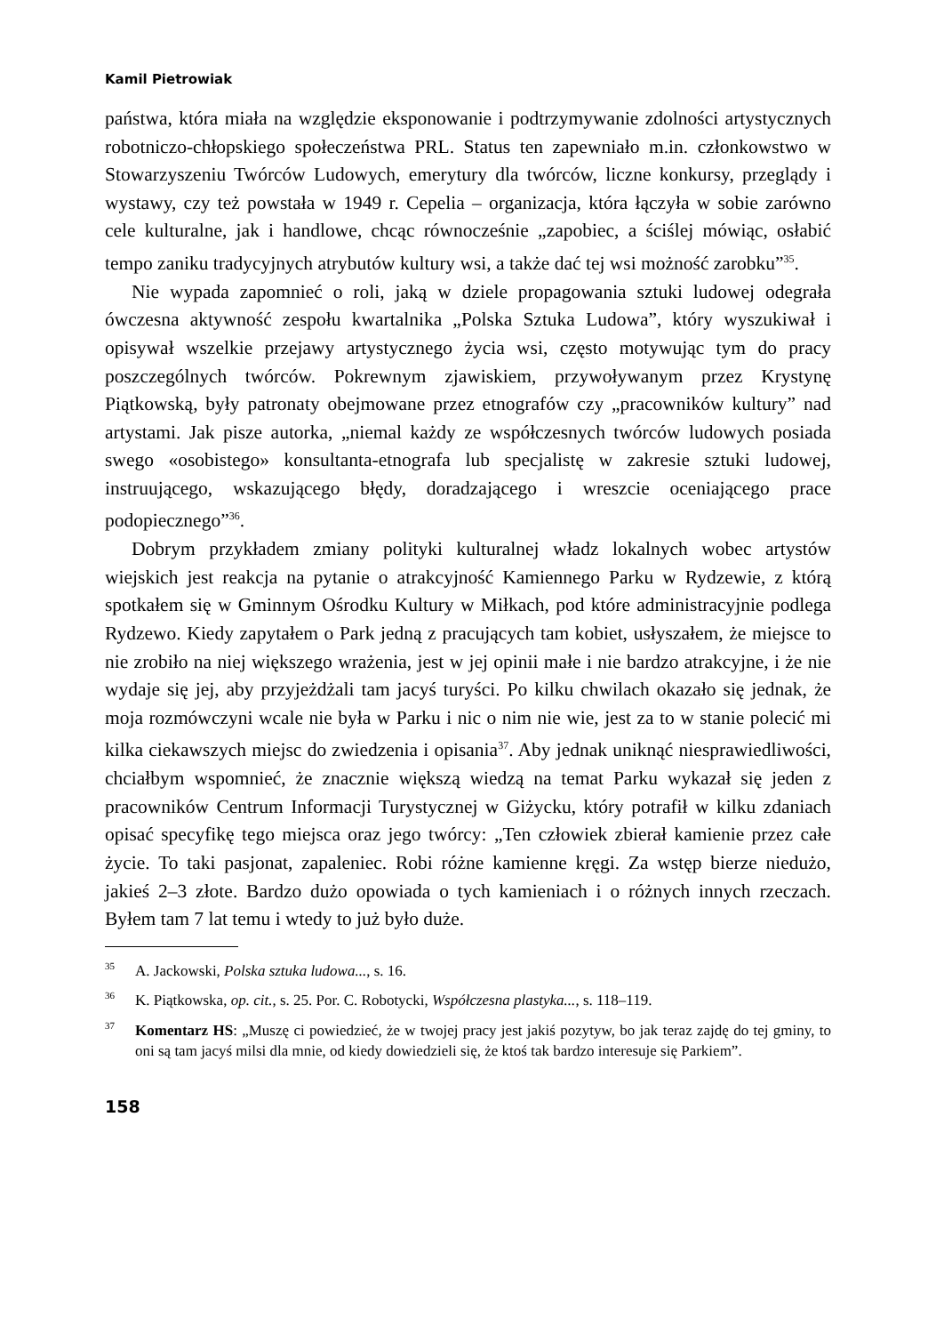Kamil Pietrowiak
państwa, która miała na względzie eksponowanie i podtrzymywanie zdolności artystycznych robotniczo-chłopskiego społeczeństwa PRL. Status ten zapewniało m.in. członkowstwo w Stowarzyszeniu Twórców Ludowych, emerytury dla twórców, liczne konkursy, przeglądy i wystawy, czy też powstała w 1949 r. Cepelia – organizacja, która łączyła w sobie zarówno cele kulturalne, jak i handlowe, chcąc równocześnie „zapobiec, a ściślej mówiąc, osłabić tempo zaniku tradycyjnych atrybutów kultury wsi, a także dać tej wsi możność zarobku”<sup>35</sup>.
Nie wypada zapomnieć o roli, jaką w dziele propagowania sztuki ludowej odegrała ówczesna aktywność zespołu kwartalnika „Polska Sztuka Ludowa”, który wyszukiwał i opisywał wszelkie przejawy artystycznego życia wsi, często motywując tym do pracy poszczególnych twórców. Pokrewnym zjawiskiem, przywoływanym przez Krystynę Piątkowską, były patronaty obejmowane przez etnografów czy „pracowników kultury” nad artystami. Jak pisze autorka, „niemal każdy ze współczesnych twórców ludowych posiada swego «osobistego» konsultanta-etnografa lub specjalistę w zakresie sztuki ludowej, instruującego, wskazującego błędy, doradzającego i wreszcie oceniającego prace podopiecznego”<sup>36</sup>.
Dobrym przykładem zmiany polityki kulturalnej władz lokalnych wobec artystów wiejskich jest reakcja na pytanie o atrakcyjność Kamiennego Parku w Rydzewie, z którą spotkałem się w Gminnym Ośrodku Kultury w Miłkach, pod które administracyjnie podlega Rydzewo. Kiedy zapytałem o Park jedną z pracujących tam kobiet, usłyszałem, że miejsce to nie zrobiło na niej większego wrażenia, jest w jej opinii małe i nie bardzo atrakcyjne, i że nie wydaje się jej, aby przyjeżdżali tam jacyś turyści. Po kilku chwilach okazało się jednak, że moja rozmówczyni wcale nie była w Parku i nic o nim nie wie, jest za to w stanie polecić mi kilka ciekawszych miejsc do zwiedzenia i opisania<sup>37</sup>. Aby jednak uniknąć niesprawiedliwości, chciałbym wspomnieć, że znacznie większą wiedzą na temat Parku wykazał się jeden z pracowników Centrum Informacji Turystycznej w Giżycku, który potrafił w kilku zdaniach opisać specyfikę tego miejsca oraz jego twórcy: „Ten człowiek zbierał kamienie przez całe życie. To taki pasjonat, zapaleniec. Robi różne kamienne kręgi. Za wstęp bierze niedużo, jakieś 2–3 złote. Bardzo dużo opowiada o tych kamieniach i o różnych innych rzeczach. Byłem tam 7 lat temu i wtedy to już było duże.
<sup>35</sup> A. Jackowski, Polska sztuka ludowa..., s. 16.
<sup>36</sup>K. Piątkowska, op. cit., s. 25. Por. C. Robotycki, Współczesna plastyka..., s. 118–119.
<sup>37</sup> Komentarz HS: „Muszę ci powiedzieć, że w twojej pracy jest jakiś pozytyw, bo jak teraz zajdę do tej gminy, to oni są tam jacyś milsi dla mnie, od kiedy dowiedzieli się, że ktoś tak bardzo interesuje się Parkiem”.
158